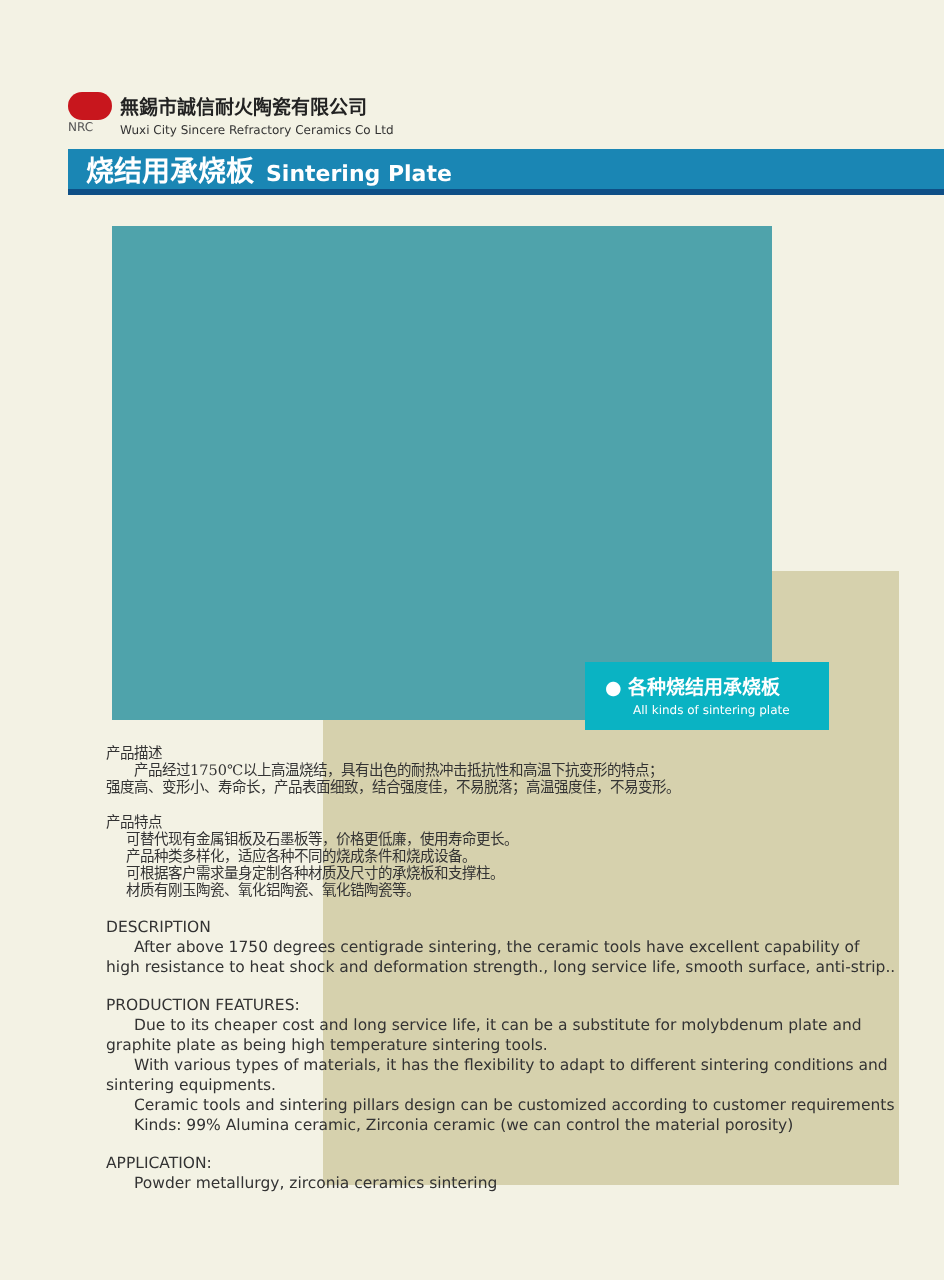NRC
無錫市誠信耐火陶瓷有限公司
Wuxi City Sincere Refractory Ceramics Co Ltd
烧结用承烧板 Sintering Plate
● 各种烧结用承烧板
All kinds of sintering plate
产品描述
产品经过1750℃以上高温烧结，具有出色的耐热冲击抵抗性和高温下抗变形的特点；
强度高、变形小、寿命长，产品表面细致，结合强度佳，不易脱落；高温强度佳，不易变形。
产品特点
可替代现有金属钼板及石墨板等，价格更低廉，使用寿命更长。
产品种类多样化，适应各种不同的烧成条件和烧成设备。
可根据客户需求量身定制各种材质及尺寸的承烧板和支撑柱。
材质有刚玉陶瓷、氧化铝陶瓷、氧化锆陶瓷等。
DESCRIPTION
After above 1750 degrees centigrade sintering, the ceramic tools have excellent capability of high resistance to heat shock and deformation strength., long service life, smooth surface, anti-strip..
PRODUCTION FEATURES:
Due to its cheaper cost and long service life, it can be a substitute for molybdenum plate and graphite plate as being high temperature sintering tools.
With various types of materials, it has the flexibility to adapt to different sintering conditions and sintering equipments.
Ceramic tools and sintering pillars design can be customized according to customer requirements
Kinds: 99% Alumina ceramic, Zirconia ceramic (we can control the material porosity)
APPLICATION:
Powder metallurgy, zirconia ceramics sintering